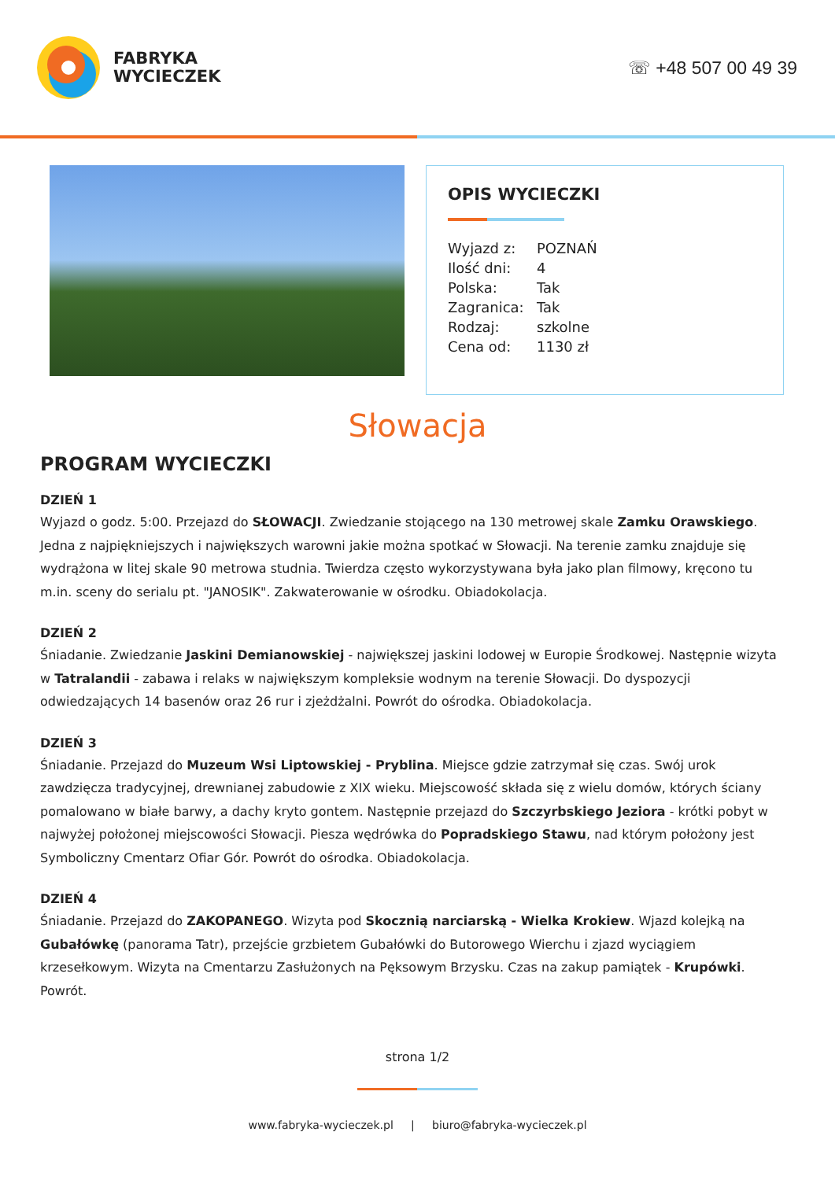FABRYKA
WYCIECZEK
☏ +48 507 00 49 39
OPIS WYCIECZKI
| Wyjazd z: | POZNAŃ |
| Ilość dni: | 4 |
| Polska: | Tak |
| Zagranica: | Tak |
| Rodzaj: | szkolne |
| Cena od: | 1130 zł |
Słowacja
PROGRAM WYCIECZKI
DZIEŃ 1
Wyjazd o godz. 5:00. Przejazd do SŁOWACJI. Zwiedzanie stojącego na 130 metrowej skale Zamku Orawskiego. Jedna z najpiękniejszych i największych warowni jakie można spotkać w Słowacji. Na terenie zamku znajduje się wydrążona w litej skale 90 metrowa studnia. Twierdza często wykorzystywana była jako plan filmowy, kręcono tu m.in. sceny do serialu pt. "JANOSIK". Zakwaterowanie w ośrodku. Obiadokolacja.
DZIEŃ 2
Śniadanie. Zwiedzanie Jaskini Demianowskiej - największej jaskini lodowej w Europie Środkowej. Następnie wizyta w Tatralandii - zabawa i relaks w największym kompleksie wodnym na terenie Słowacji. Do dyspozycji odwiedzających 14 basenów oraz 26 rur i zjeżdżalni. Powrót do ośrodka. Obiadokolacja.
DZIEŃ 3
Śniadanie. Przejazd do Muzeum Wsi Liptowskiej - Pryblina. Miejsce gdzie zatrzymał się czas. Swój urok zawdzięcza tradycyjnej, drewnianej zabudowie z XIX wieku. Miejscowość składa się z wielu domów, których ściany pomalowano w białe barwy, a dachy kryto gontem. Następnie przejazd do Szczyrbskiego Jeziora - krótki pobyt w najwyżej położonej miejscowości Słowacji. Piesza wędrówka do Popradskiego Stawu, nad którym położony jest Symboliczny Cmentarz Ofiar Gór. Powrót do ośrodka. Obiadokolacja.
DZIEŃ 4
Śniadanie. Przejazd do ZAKOPANEGO. Wizyta pod Skocznią narciarską - Wielka Krokiew. Wjazd kolejką na Gubałówkę (panorama Tatr), przejście grzbietem Gubałówki do Butorowego Wierchu i zjazd wyciągiem krzesełkowym. Wizyta na Cmentarzu Zasłużonych na Pęksowym Brzysku. Czas na zakup pamiątek - Krupówki. Powrót.
strona 1/2
www.fabryka-wycieczek.pl | biuro@fabryka-wycieczek.pl